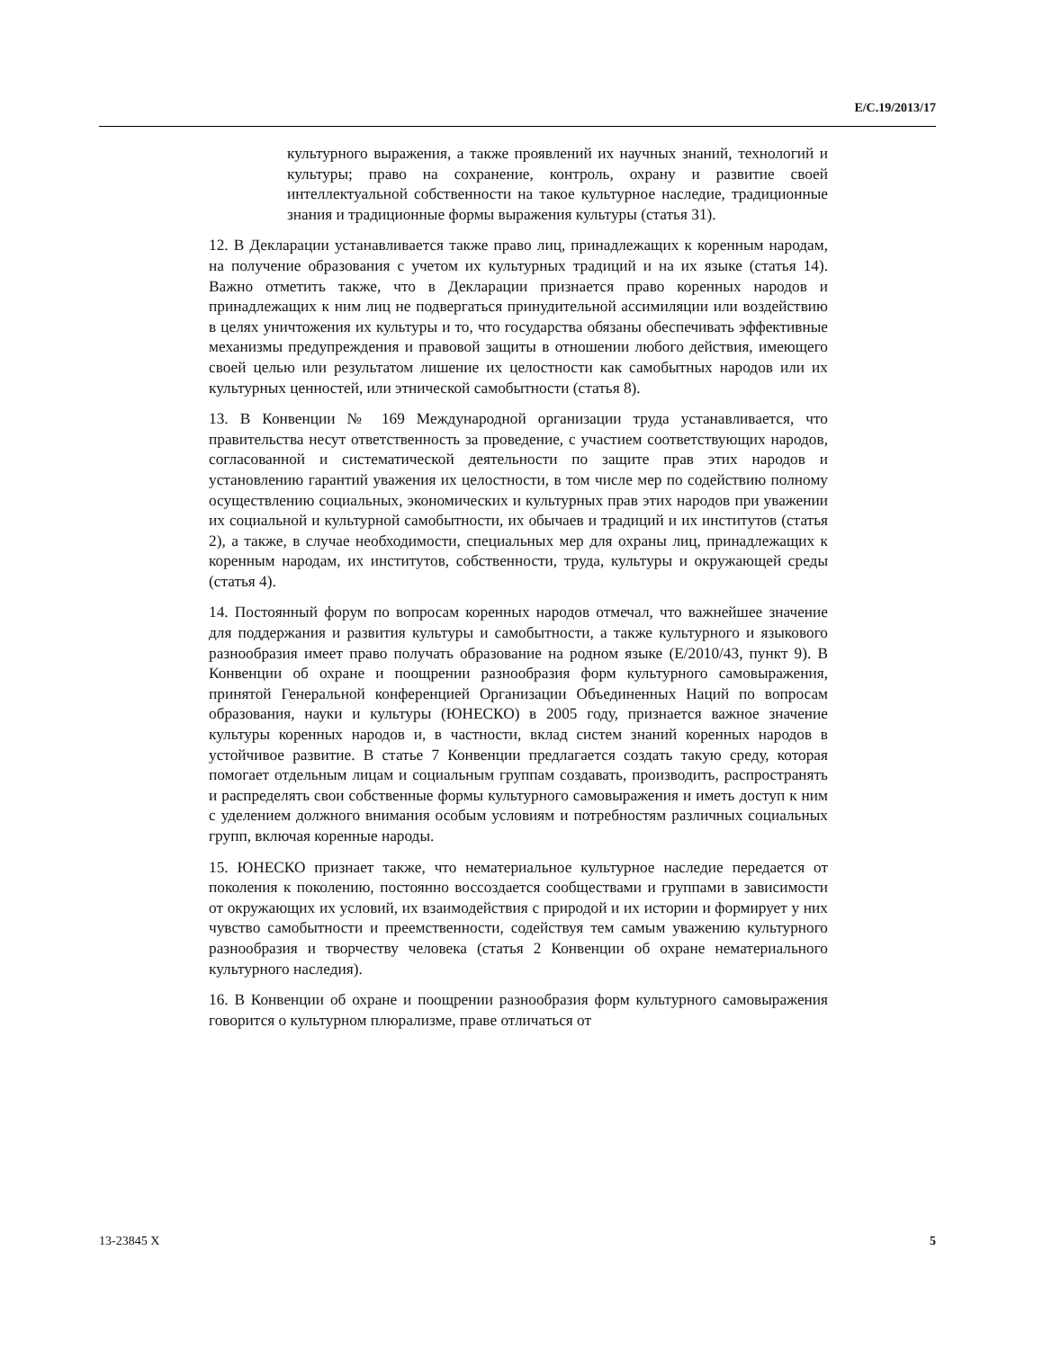E/C.19/2013/17
культурного выражения, а также проявлений их научных знаний, технологий и культуры; право на сохранение, контроль, охрану и развитие своей интеллектуальной собственности на такое культурное наследие, традиционные знания и традиционные формы выражения культуры (статья 31).
12. В Декларации устанавливается также право лиц, принадлежащих к коренным народам, на получение образования с учетом их культурных традиций и на их языке (статья 14). Важно отметить также, что в Декларации признается право коренных народов и принадлежащих к ним лиц не подвергаться принудительной ассимиляции или воздействию в целях уничтожения их культуры и то, что государства обязаны обеспечивать эффективные механизмы предупреждения и правовой защиты в отношении любого действия, имеющего своей целью или результатом лишение их целостности как самобытных народов или их культурных ценностей, или этнической самобытности (статья 8).
13. В Конвенции № 169 Международной организации труда устанавливается, что правительства несут ответственность за проведение, с участием соответствующих народов, согласованной и систематической деятельности по защите прав этих народов и установлению гарантий уважения их целостности, в том числе мер по содействию полному осуществлению социальных, экономических и культурных прав этих народов при уважении их социальной и культурной самобытности, их обычаев и традиций и их институтов (статья 2), а также, в случае необходимости, специальных мер для охраны лиц, принадлежащих к коренным народам, их институтов, собственности, труда, культуры и окружающей среды (статья 4).
14. Постоянный форум по вопросам коренных народов отмечал, что важнейшее значение для поддержания и развития культуры и самобытности, а также культурного и языкового разнообразия имеет право получать образование на родном языке (E/2010/43, пункт 9). В Конвенции об охране и поощрении разнообразия форм культурного самовыражения, принятой Генеральной конференцией Организации Объединенных Наций по вопросам образования, науки и культуры (ЮНЕСКО) в 2005 году, признается важное значение культуры коренных народов и, в частности, вклад систем знаний коренных народов в устойчивое развитие. В статье 7 Конвенции предлагается создать такую среду, которая помогает отдельным лицам и социальным группам создавать, производить, распространять и распределять свои собственные формы культурного самовыражения и иметь доступ к ним с уделением должного внимания особым условиям и потребностям различных социальных групп, включая коренные народы.
15. ЮНЕСКО признает также, что нематериальное культурное наследие передается от поколения к поколению, постоянно воссоздается сообществами и группами в зависимости от окружающих их условий, их взаимодействия с природой и их истории и формирует у них чувство самобытности и преемственности, содействуя тем самым уважению культурного разнообразия и творчеству человека (статья 2 Конвенции об охране нематериального культурного наследия).
16. В Конвенции об охране и поощрении разнообразия форм культурного самовыражения говорится о культурном плюрализме, праве отличаться от
13-23845 X 5